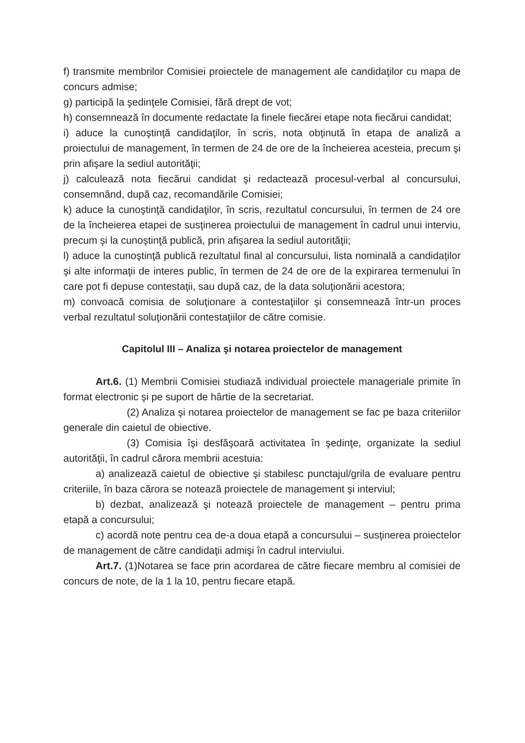f) transmite membrilor Comisiei proiectele de management ale candidaţilor cu mapa de concurs admise;
g) participă la şedinţele Comisiei, fără drept de vot;
h) consemnează în documente redactate la finele fiecărei etape nota fiecărui candidat;
i) aduce la cunoştinţă candidaţilor, în scris, nota obţinută în etapa de analiză a proiectului de management, în termen de 24 de ore de la încheierea acesteia, precum şi prin afişare la sediul autorităţii;
j) calculează nota fiecărui candidat şi redactează procesul-verbal al concursului, consemnând, după caz, recomandările Comisiei;
k) aduce la cunoştinţă candidaţilor, în scris, rezultatul concursului, în termen de 24 ore de la încheierea etapei de susţinerea proiectului de management în cadrul unui interviu, precum şi la cunoştinţă publică, prin afişarea la sediul autorităţii;
l) aduce la cunoştinţă publică rezultatul final al concursului, lista nominală a candidaţilor şi alte informaţii de interes public, în termen de 24 de ore de la expirarea termenului în care pot fi depuse contestaţii, sau după caz, de la data soluţionării acestora;
m) convoacă comisia de soluţionare a contestaţiilor şi consemnează într-un proces verbal rezultatul soluţionării contestaţiilor de către comisie.
Capitolul III – Analiza şi notarea proiectelor de management
Art.6. (1) Membrii Comisiei studiază individual proiectele manageriale primite în format electronic şi pe suport de hârtie de la secretariat.
(2) Analiza şi notarea proiectelor de management se fac pe baza criteriilor generale din caietul de obiective.
(3) Comisia îşi desfăşoară activitatea în şedinţe, organizate la sediul autorităţii, în cadrul cărora membrii acestuia:
a) analizează caietul de obiective şi stabilesc punctajul/grila de evaluare pentru criteriile, în baza cărora se notează proiectele de management şi interviul;
b) dezbat, analizează şi notează proiectele de management – pentru prima etapă a concursului;
c) acordă note pentru cea de-a doua etapă a concursului – susţinerea proiectelor de management de către candidaţii admişi în cadrul interviului.
Art.7. (1)Notarea se face prin acordarea de către fiecare membru al comisiei de concurs de note, de la 1 la 10, pentru fiecare etapă.